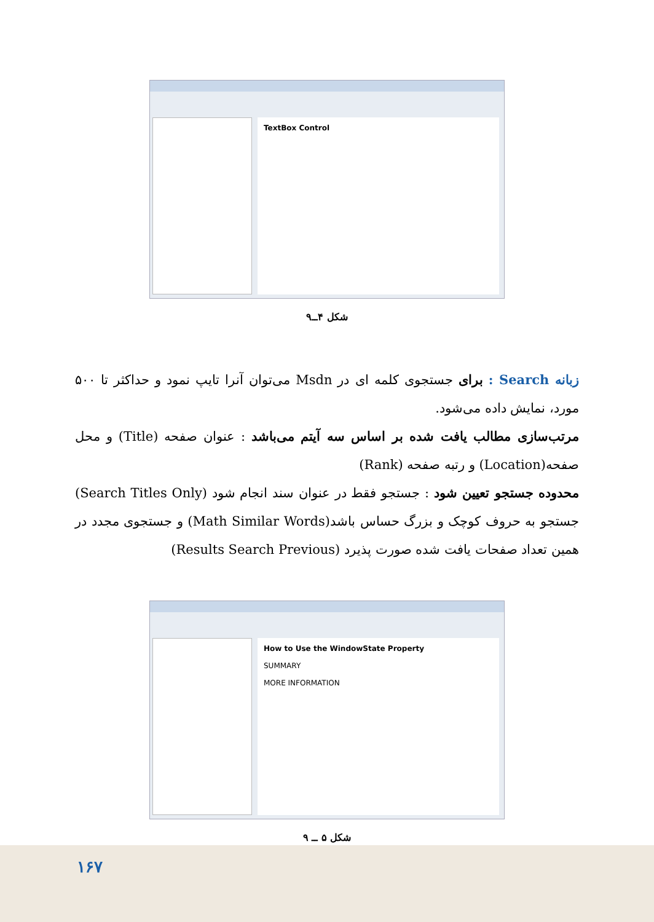TextBox Control
شکل ۴ــ۹
زبانه Search : برای جستجوی کلمه ای در Msdn می‌توان آنرا تایپ نمود و حداکثر تا ۵۰۰ مورد، نمایش داده می‌شود.
مرتب‌سازی مطالب یافت شده بر اساس سه آیتم می‌باشد : عنوان صفحه (Title) و محل صفحه(Location) و رتبه صفحه (Rank)
محدوده جستجو تعیین شود : جستجو فقط در عنوان سند انجام شود (Search Titles Only) جستجو به حروف کوچک و بزرگ حساس باشد(Math Similar Words) و جستجوی مجدد در همین تعداد صفحات یافت شده صورت پذیرد (Results Search Previous)
How to Use the WindowState Property
SUMMARY
MORE INFORMATION
شکل ۵ ــ ۹
۱۶۷